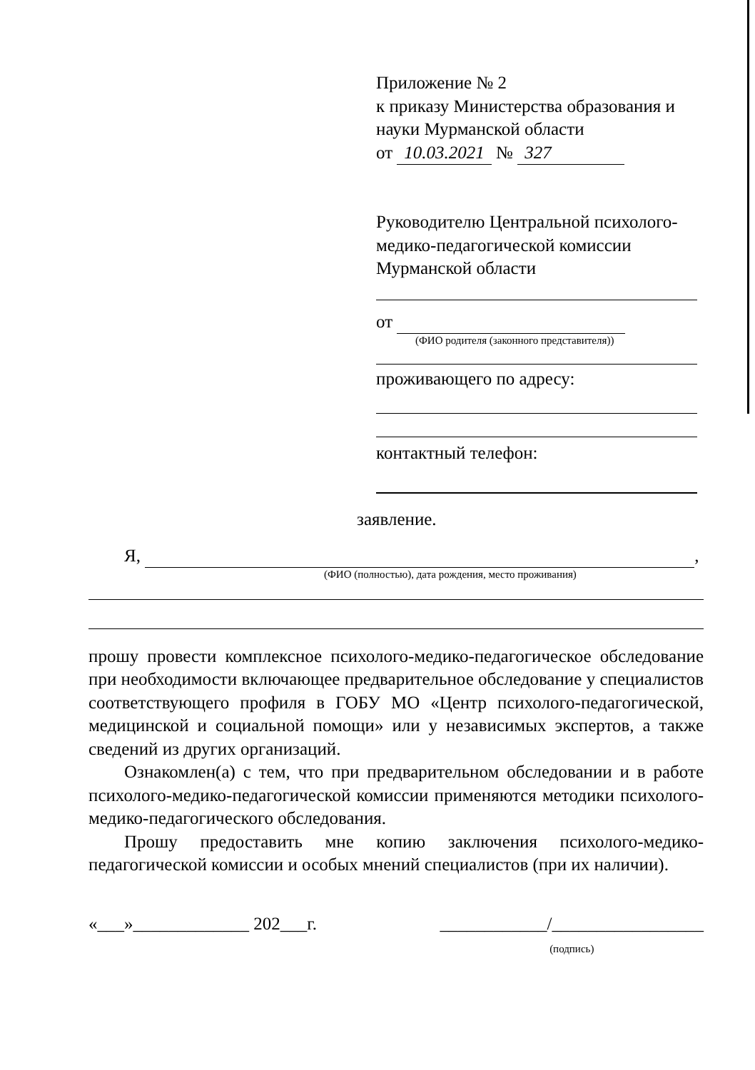Приложение № 2
к приказу Министерства образования и науки Мурманской области
от 10.03.2021 № 327
Руководителю Центральной психолого-медико-педагогической комиссии Мурманской области
от
(ФИО родителя (законного представителя))
проживающего по адресу:
контактный телефон:
заявление.
Я, ,
(ФИО (полностью), дата рождения, место проживания)
прошу провести комплексное психолого-медико-педагогическое обследование при необходимости включающее предварительное обследование у специалистов соответствующего профиля в ГОБУ МО «Центр психолого-педагогической, медицинской и социальной помощи» или у независимых экспертов, а также сведений из других организаций.
Ознакомлен(а) с тем, что при предварительном обследовании и в работе психолого-медико-педагогической комиссии применяются методики психолого-медико-педагогического обследования.
Прошу предоставить мне копию заключения психолого-медико-педагогической комиссии и особых мнений специалистов (при их наличии).
«___»_____________ 202___г. ____________/_________________
(подпись)